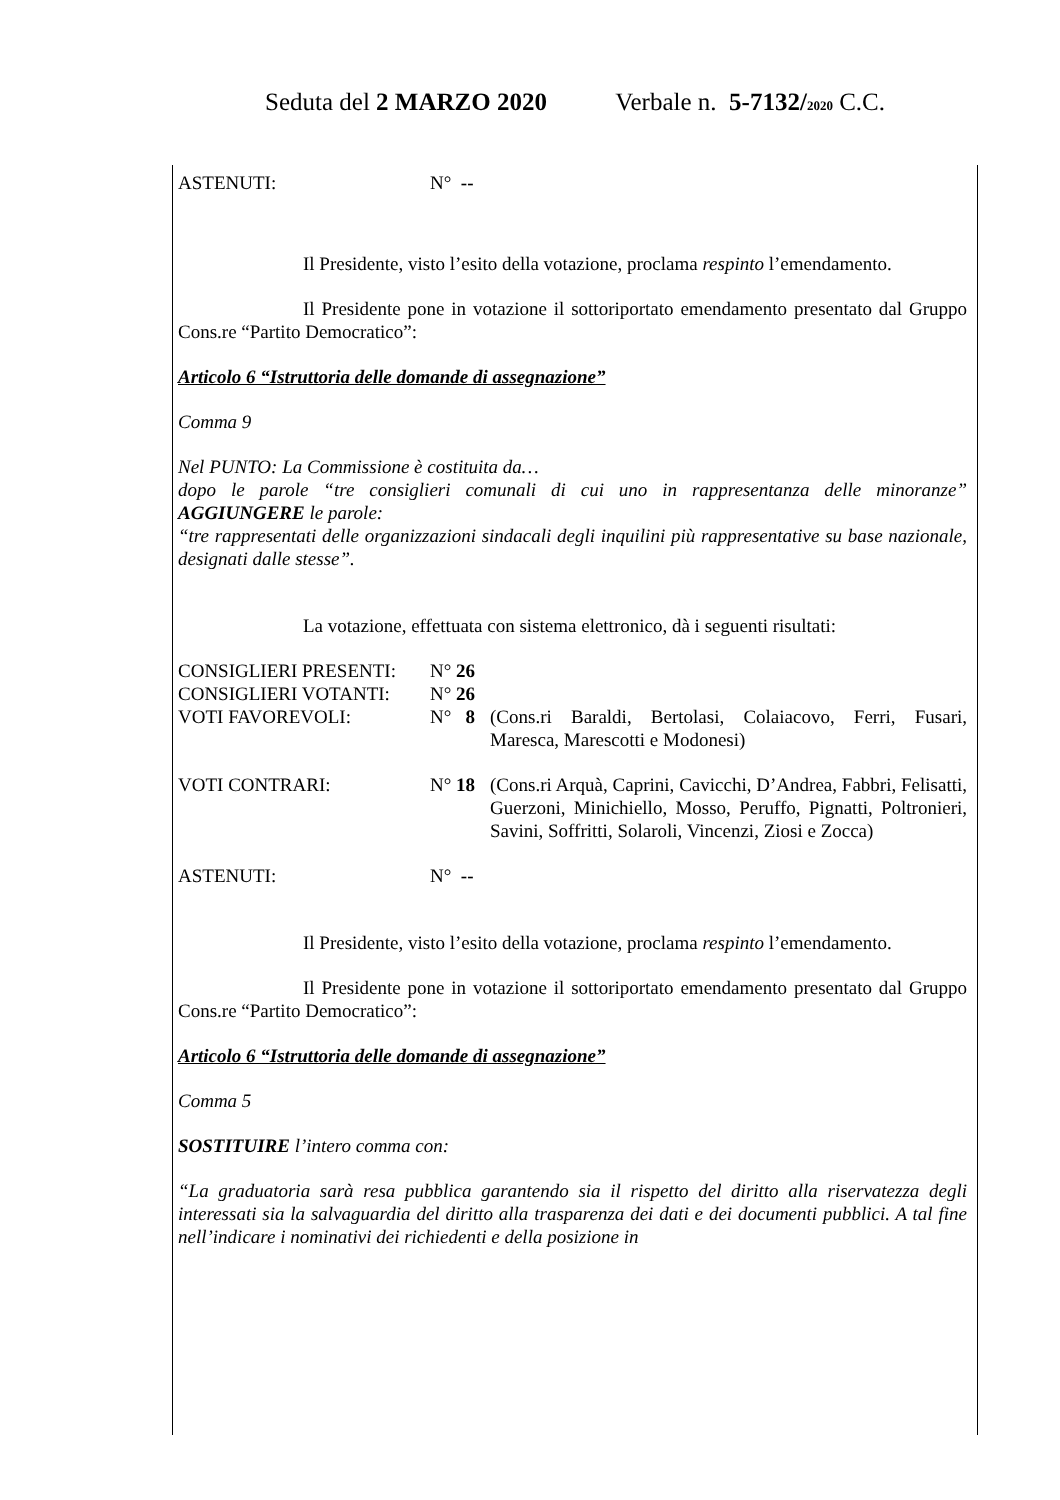Seduta del 2 MARZO 2020 Verbale n. 5-7132/2020 C.C.
ASTENUTI: N° --
Il Presidente, visto l’esito della votazione, proclama respinto l’emendamento.
Il Presidente pone in votazione il sottoriportato emendamento presentato dal Gruppo Cons.re “Partito Democratico”:
Articolo 6 “Istruttoria delle domande di assegnazione”
Comma 9
Nel PUNTO: La Commissione è costituita da…
dopo le parole “tre consiglieri comunali di cui uno in rappresentanza delle minoranze” AGGIUNGERE le parole:
“tre rappresentati delle organizzazioni sindacali degli inquilini più rappresentative su base nazionale, designati dalle stesse”.
La votazione, effettuata con sistema elettronico, dà i seguenti risultati:
CONSIGLIERI PRESENTI: N° 26
CONSIGLIERI VOTANTI: N° 26
VOTI FAVOREVOLI: N° 8 (Cons.ri Baraldi, Bertolasi, Colaiacovo, Ferri, Fusari, Maresca, Marescotti e Modonesi)
VOTI CONTRARI: N° 18 (Cons.ri Arquà, Caprini, Cavicchi, D’Andrea, Fabbri, Felisatti, Guerzoni, Minichiello, Mosso, Peruffo, Pignatti, Poltronieri, Savini, Soffritti, Solaroli, Vincenzi, Ziosi e Zocca)
ASTENUTI: N° --
Il Presidente, visto l’esito della votazione, proclama respinto l’emendamento.
Il Presidente pone in votazione il sottoriportato emendamento presentato dal Gruppo Cons.re “Partito Democratico”:
Articolo 6 “Istruttoria delle domande di assegnazione”
Comma 5
SOSTITUIRE l’intero comma con:
“La graduatoria sarà resa pubblica garantendo sia il rispetto del diritto alla riservatezza degli interessati sia la salvaguardia del diritto alla trasparenza dei dati e dei documenti pubblici. A tal fine nell’indicare i nominativi dei richiedenti e della posizione in